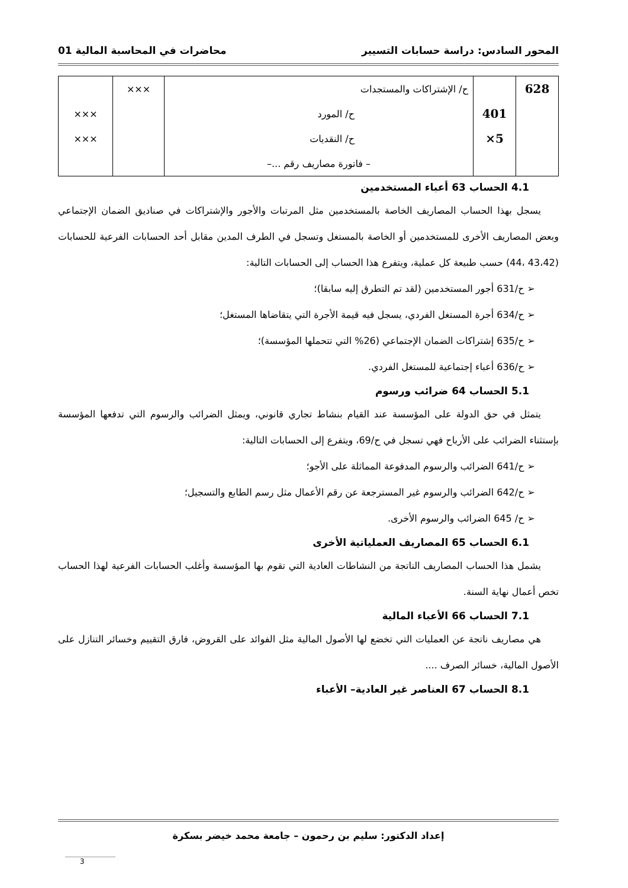المحور السادس: دراسة حسابات التسيير محاضرات في المحاسبة المالية 01
| 628 | | ح/ الإشتراكات والمستجدات | ××× | |
| | 401 | ح/ المورد | | ××× |
| | 5× | ح/ النقديات | | ××× |
| | | – فاتورة مصاريف رقم ...– | | |
4.1 الحساب 63 أعباء المستخدمين
يسجل بهذا الحساب المصاريف الخاصة بالمستخدمين مثل المرتبات والأجور والإشتراكات في صناديق الضمان الإجتماعي وبعض المصاريف الأخرى للمستخدمين أو الخاصة بالمستغل وتسجل في الطرف المدين مقابل أحد الحسابات الفرعية للحسابات (43،42 ،44) حسب طبيعة كل عملية، ويتفرع هذا الحساب إلى الحسابات التالية:
➢ ح/631 أجور المستخدمين (لقد تم التطرق إليه سابقا)؛
➢ ح/634 أجرة المستغل الفردي، يسجل فيه قيمة الأجرة التي يتقاضاها المستغل؛
➢ ح/635 إشتراكات الضمان الإجتماعي (26% التي تتحملها المؤسسة)؛
➢ ح/636 أعباء إجتماعية للمستغل الفردي.
5.1 الحساب 64 ضرائب ورسوم
يتمثل في حق الدولة على المؤسسة عند القيام بنشاط تجاري قانوني، ويمثل الضرائب والرسوم التي تدفعها المؤسسة بإستثناء الضرائب على الأرباح فهي تسجل في ح/69، ويتفرع إلى الحسابات التالية:
➢ ح/641 الضرائب والرسوم المدفوعة المماثلة على الأجو؛
➢ ح/642 الضرائب والرسوم غير المسترجعة عن رقم الأعمال مثل رسم الطابع والتسجيل؛
➢ ح/ 645 الضرائب والرسوم الأخرى.
6.1 الحساب 65 المصاريف العملياتية الأخرى
يشمل هذا الحساب المصاريف الناتجة من النشاطات العادية التي تقوم بها المؤسسة وأغلب الحسابات الفرعية لهذا الحساب تخص أعمال نهاية السنة.
7.1 الحساب 66 الأعباء المالية
هي مصاريف ناتجة عن العمليات التي تخضع لها الأصول المالية مثل الفوائد على القروض، فارق التقييم وخسائر التنازل على الأصول المالية، خسائر الصرف ....
8.1 الحساب 67 العناصر غير العادية– الأعباء
إعداد الدكتور: سليم بن رحمون – جامعة محمد خيضر بسكرة
3